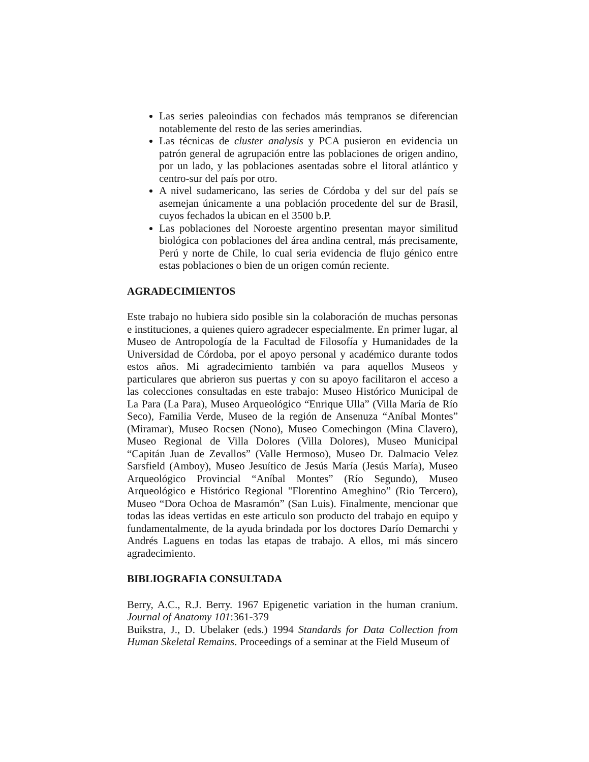Las series paleoindias con fechados más tempranos se diferencian notablemente del resto de las series amerindias.
Las técnicas de cluster analysis y PCA pusieron en evidencia un patrón general de agrupación entre las poblaciones de origen andino, por un lado, y las poblaciones asentadas sobre el litoral atlántico y centro-sur del país por otro.
A nivel sudamericano, las series de Córdoba y del sur del país se asemejan únicamente a una población procedente del sur de Brasil, cuyos fechados la ubican en el 3500 b.P.
Las poblaciones del Noroeste argentino presentan mayor similitud biológica con poblaciones del área andina central, más precisamente, Perú y norte de Chile, lo cual seria evidencia de flujo génico entre estas poblaciones o bien de un origen común reciente.
AGRADECIMIENTOS
Este trabajo no hubiera sido posible sin la colaboración de muchas personas e instituciones, a quienes quiero agradecer especialmente. En primer lugar, al Museo de Antropología de la Facultad de Filosofía y Humanidades de la Universidad de Córdoba, por el apoyo personal y académico durante todos estos años. Mi agradecimiento también va para aquellos Museos y particulares que abrieron sus puertas y con su apoyo facilitaron el acceso a las colecciones consultadas en este trabajo: Museo Histórico Municipal de La Para (La Para), Museo Arqueológico “Enrique Ulla” (Villa María de Río Seco), Familia Verde, Museo de la región de Ansenuza “Aníbal Montes” (Miramar), Museo Rocsen (Nono), Museo Comechingon (Mina Clavero), Museo Regional de Villa Dolores (Villa Dolores), Museo Municipal “Capitán Juan de Zevallos” (Valle Hermoso), Museo Dr. Dalmacio Velez Sarsfield (Amboy), Museo Jesuítico de Jesús María (Jesús María), Museo Arqueológico Provincial “Aníbal Montes” (Río Segundo), Museo Arqueológico e Histórico Regional "Florentino Ameghino” (Rio Tercero), Museo “Dora Ochoa de Masramón” (San Luis). Finalmente, mencionar que todas las ideas vertidas en este articulo son producto del trabajo en equipo y fundamentalmente, de la ayuda brindada por los doctores Darío Demarchi y Andrés Laguens en todas las etapas de trabajo. A ellos, mi más sincero agradecimiento.
BIBLIOGRAFIA CONSULTADA
Berry, A.C., R.J. Berry. 1967 Epigenetic variation in the human cranium. Journal of Anatomy 101:361-379
Buikstra, J., D. Ubelaker (eds.) 1994 Standards for Data Collection from Human Skeletal Remains. Proceedings of a seminar at the Field Museum of